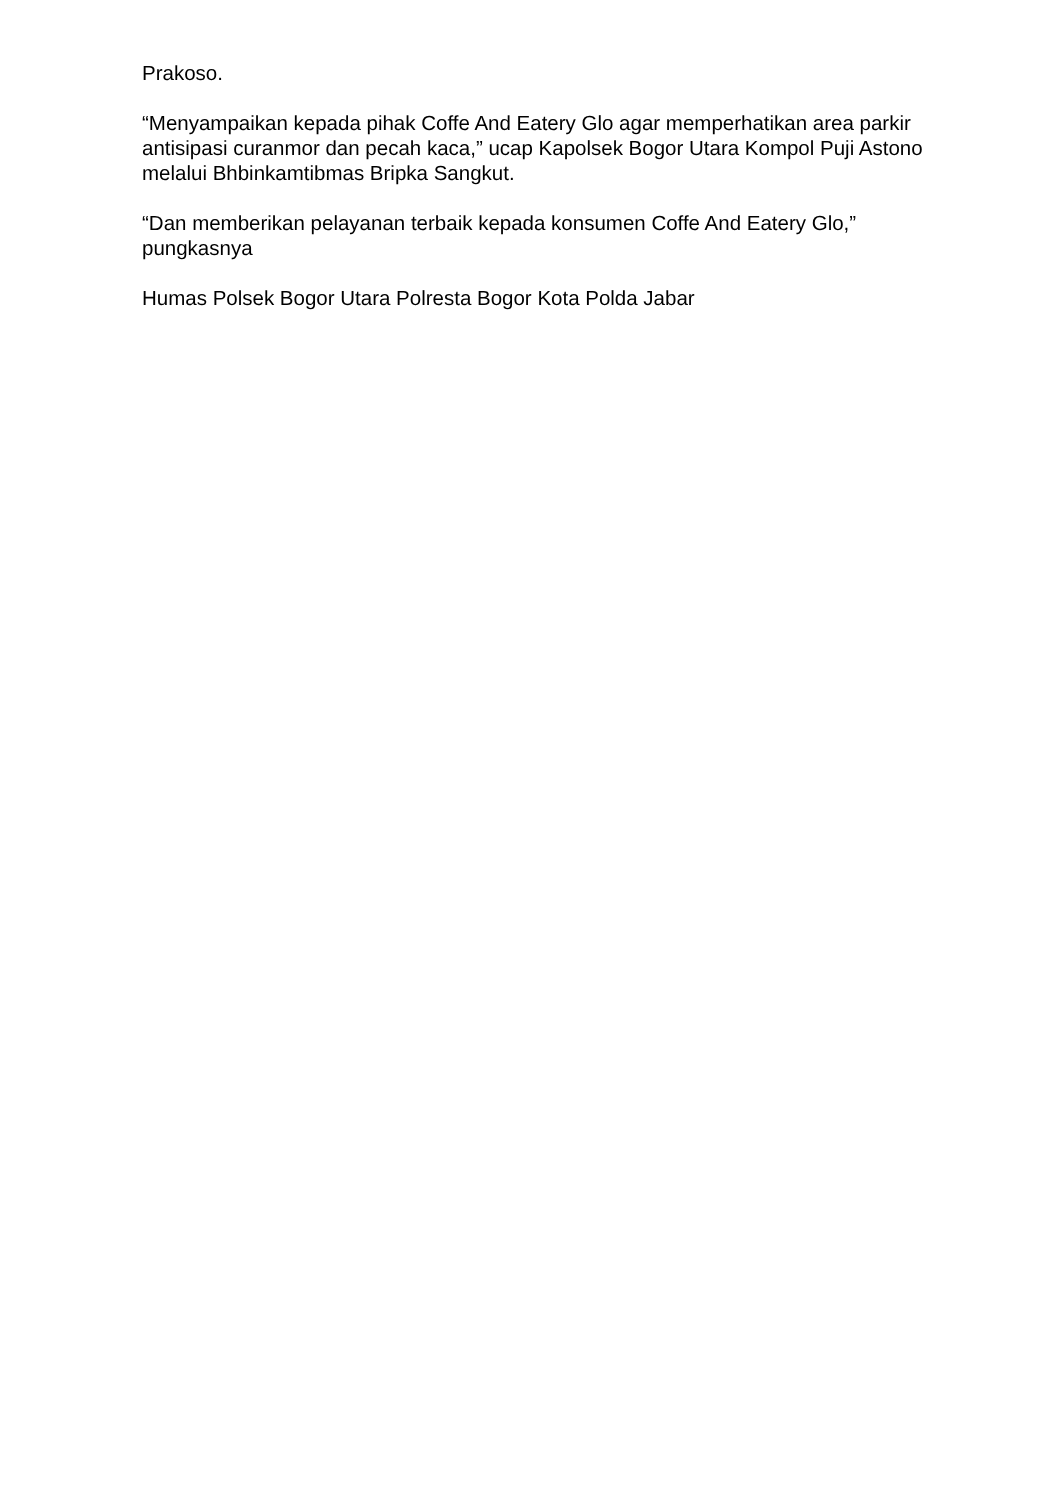Prakoso.
“Menyampaikan kepada pihak Coffe And Eatery Glo agar memperhatikan area parkir antisipasi curanmor dan pecah kaca,” ucap Kapolsek Bogor Utara Kompol Puji Astono melalui Bhbinkamtibmas Bripka Sangkut.
“Dan memberikan pelayanan terbaik kepada konsumen Coffe And Eatery Glo,” pungkasnya
Humas Polsek Bogor Utara Polresta Bogor Kota Polda Jabar